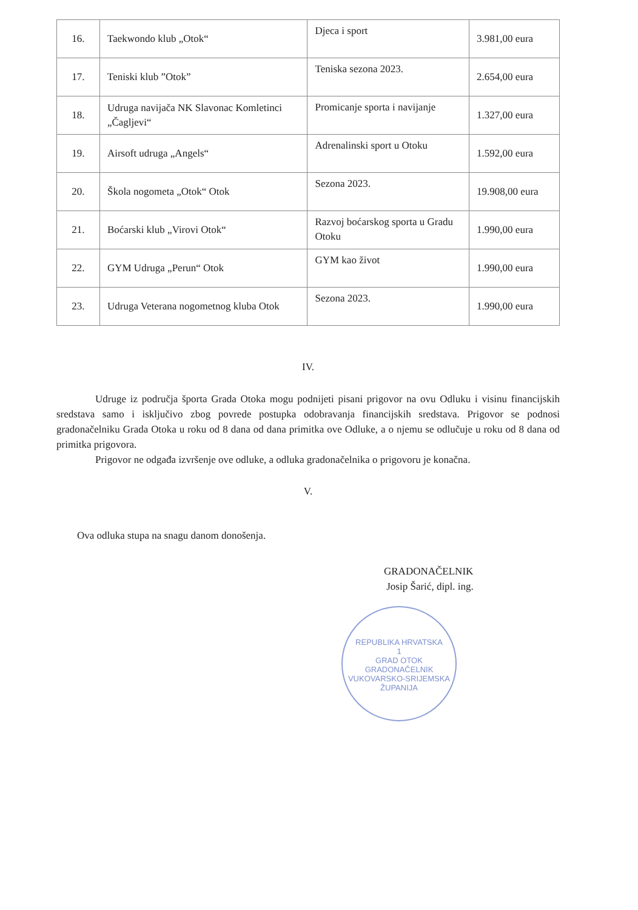| 16. | Taekwondo klub „Otok“ | Djeca i sport | 3.981,00 eura |
| 17. | Teniski klub ”Otok” | Teniska sezona 2023. | 2.654,00 eura |
| 18. | Udruga navijača NK Slavonac Komletinci „Čagljevi“ | Promicanje sporta i navijanje | 1.327,00 eura |
| 19. | Airsoft udruga „Angels“ | Adrenalinski sport u Otoku | 1.592,00 eura |
| 20. | Škola nogometa „Otok“ Otok | Sezona 2023. | 19.908,00 eura |
| 21. | Boćarski klub „Virovi Otok“ | Razvoj boćarskog sporta u Gradu Otoku | 1.990,00 eura |
| 22. | GYM Udruga „Perun“ Otok | GYM kao život | 1.990,00 eura |
| 23. | Udruga Veterana nogometnog kluba Otok | Sezona 2023. | 1.990,00 eura |
IV.
Udruge iz područja športa Grada Otoka mogu podnijeti pisani prigovor na ovu Odluku i visinu financijskih sredstava samo i isključivo zbog povrede postupka odobravanja financijskih sredstava. Prigovor se podnosi gradonačelniku Grada Otoka u roku od 8 dana od dana primitka ove Odluke, a o njemu se odlučuje u roku od 8 dana od primitka prigovora.
Prigovor ne odgađa izvršenje ove odluke, a odluka gradonačelnika o prigovoru je konačna.
V.
Ova odluka stupa na snagu danom donošenja.
GRADONAČELNIK
Josip Šarić, dipl. ing.
REPUBLIKA HRVATSKA
1
GRAD OTOK
GRADONAČELNIK
VUKOVARSKO-SRIJEMSKA ŽUPANIJA